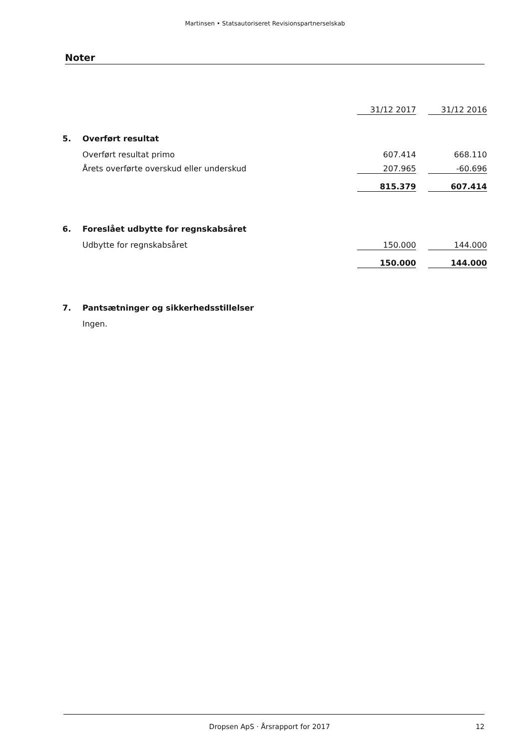Martinsen • Statsautoriseret Revisionspartnerselskab
Noter
| | | 31/12 2017 | | 31/12 2016 |
| 5. | Overført resultat | | | |
| | Overført resultat primo | 607.414 | | 668.110 |
| | Årets overførte overskud eller underskud | 207.965 | | -60.696 |
| | | 815.379 | | 607.414 |
| 6. | Foreslået udbytte for regnskabsåret | | | |
| | Udbytte for regnskabsåret | 150.000 | | 144.000 |
| | | 150.000 | | 144.000 |
| 7. | Pantsætninger og sikkerhedsstillelser | | | |
| | Ingen. | | | |
Dropsen ApS · Årsrapport for 2017 12